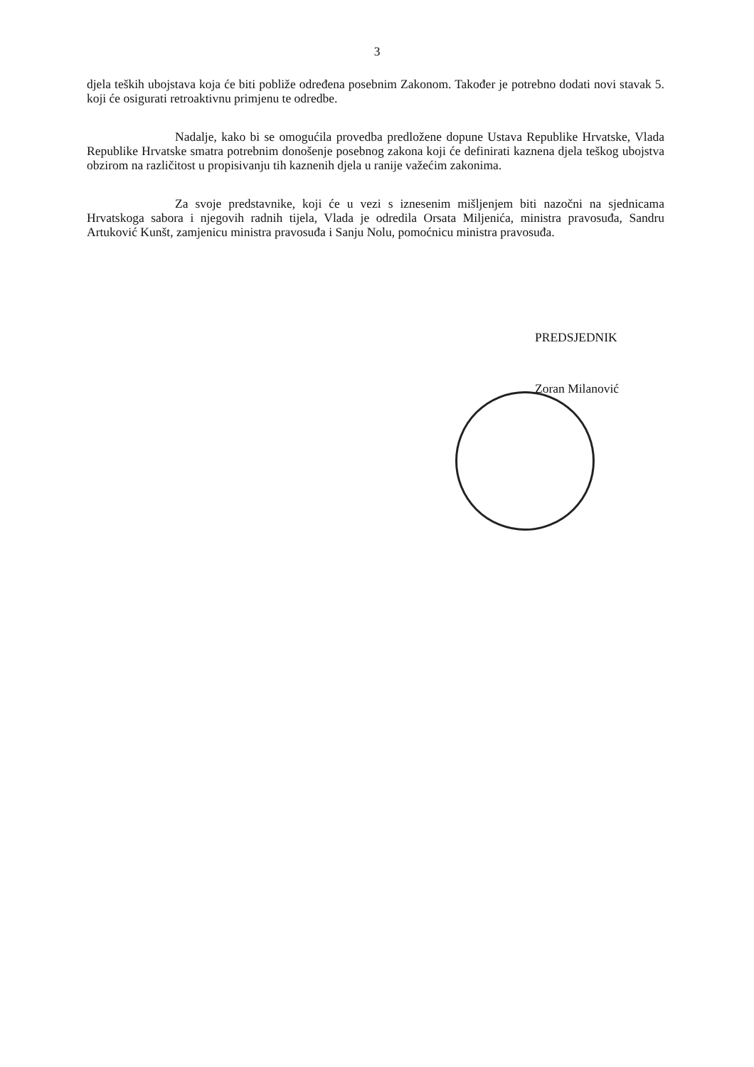3
djela teških ubojstava koja će biti pobliže određena posebnim Zakonom. Također je potrebno dodati novi stavak 5. koji će osigurati retroaktivnu primjenu te odredbe.
Nadalje, kako bi se omogućila provedba predložene dopune Ustava Republike Hrvatske, Vlada Republike Hrvatske smatra potrebnim donošenje posebnog zakona koji će definirati kaznena djela teškog ubojstva obzirom na različitost u propisivanju tih kaznenih djela u ranije važećim zakonima.
Za svoje predstavnike, koji će u vezi s iznesenim mišljenjem biti nazočni na sjednicama Hrvatskoga sabora i njegovih radnih tijela, Vlada je odredila Orsata Miljenića, ministra pravosuđa, Sandru Artuković Kunšt, zamjenicu ministra pravosuđa i Sanju Nolu, pomoćnicu ministra pravosuđa.
PREDSJEDNIK
Zoran Milanović